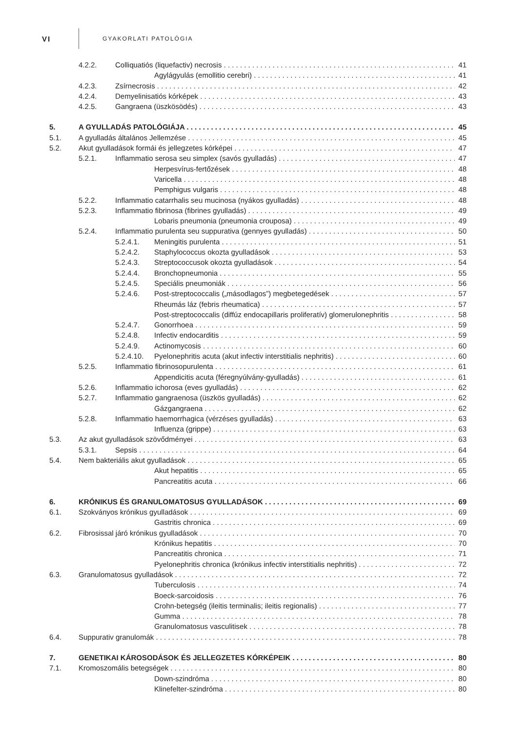VI
GYAKORLATI PATOLÓGIA
4.2.2. Colliquatiós (liquefactiv) necrosis 41
Agylágyulás (emollitio cerebri) 41
4.2.3. Zsírnecrosis 42
4.2.4. Demyelinisatiós kórképek 43
4.2.5. Gangraena (üszkösödés) 43
5. A GYULLADÁS PATOLÓGIÁJA 45
5.1. A gyulladás általános Jellemzése 45
5.2. Akut gyulladások formái és jellegzetes kórképei 47
5.2.1. Inflammatio serosa seu simplex (savós gyulladás) 47
Herpesvírus-fertőzések 48
Varicella 48
Pemphigus vulgaris 48
5.2.2. Inflammatio catarrhalis seu mucinosa (nyákos gyulladás) 48
5.2.3. Inflammatio fibrinosa (fibrines gyulladás) 49
Lobaris pneumonia (pneumonia crouposa) 49
5.2.4. Inflammatio purulenta seu suppurativa (gennyes gyulladás) 50
5.2.4.1. Meningitis purulenta 51
5.2.4.2. Staphylococcus okozta gyulladások 53
5.2.4.3. Streptococcusok okozta gyulladások 54
5.2.4.4. Bronchopneumonia 55
5.2.4.5. Speciális pneumoniák 56
5.2.4.6. Post-streptococcalis („másodlagos”) megbetegedések 57
Rheumás láz (febris rheumatica) 57
Post-streptococcalis (diffúz endocapillaris proliferatív) glomerulonephritis 58
5.2.4.7. Gonorrhoea 59
5.2.4.8. Infectiv endocarditis 59
5.2.4.9. Actinomycosis 60
5.2.4.10. Pyelonephritis acuta (akut infectiv interstitialis nephritis) 60
5.2.5. Inflammatio fibrinosopurulenta 61
Appendicitis acuta (féregnyúlvány-gyulladás) 61
5.2.6. Inflammatio ichorosa (eves gyulladás) 62
5.2.7. Inflammatio gangraenosa (üszkös gyulladás) 62
Gázgangraena 62
5.2.8. Inflammatio haemorrhagica (vérzéses gyulladás) 63
Influenza (grippe) 63
5.3. Az akut gyulladások szövődményei 63
5.3.1. Sepsis 64
5.4. Nem bakteriális akut gyulladások 65
Akut hepatitis 65
Pancreatitis acuta 66
6. KRÓNIKUS ÉS GRANULOMATOSUS GYULLADÁSOK 69
6.1. Szokványos krónikus gyulladások 69
Gastritis chronica 69
6.2. Fibrosissal járó krónikus gyulladások 70
Krónikus hepatitis 70
Pancreatitis chronica 71
Pyelonephritis chronica (krónikus infectiv interstitialis nephritis) 72
6.3. Granulomatosus gyulladások 72
Tuberculosis 74
Boeck-sarcoidosis 76
Crohn-betegség (ileitis terminalis; ileitis regionalis) 77
Gumma 78
Granulomatosus vasculitisek 78
6.4. Suppurativ granulomák 78
7. GENETIKAI KÁROSODÁSOK ÉS JELLEGZETES KÓRKÉPEIK 80
7.1. Kromoszomális betegségek 80
Down-szindróma 80
Klinefelter-szindróma 80